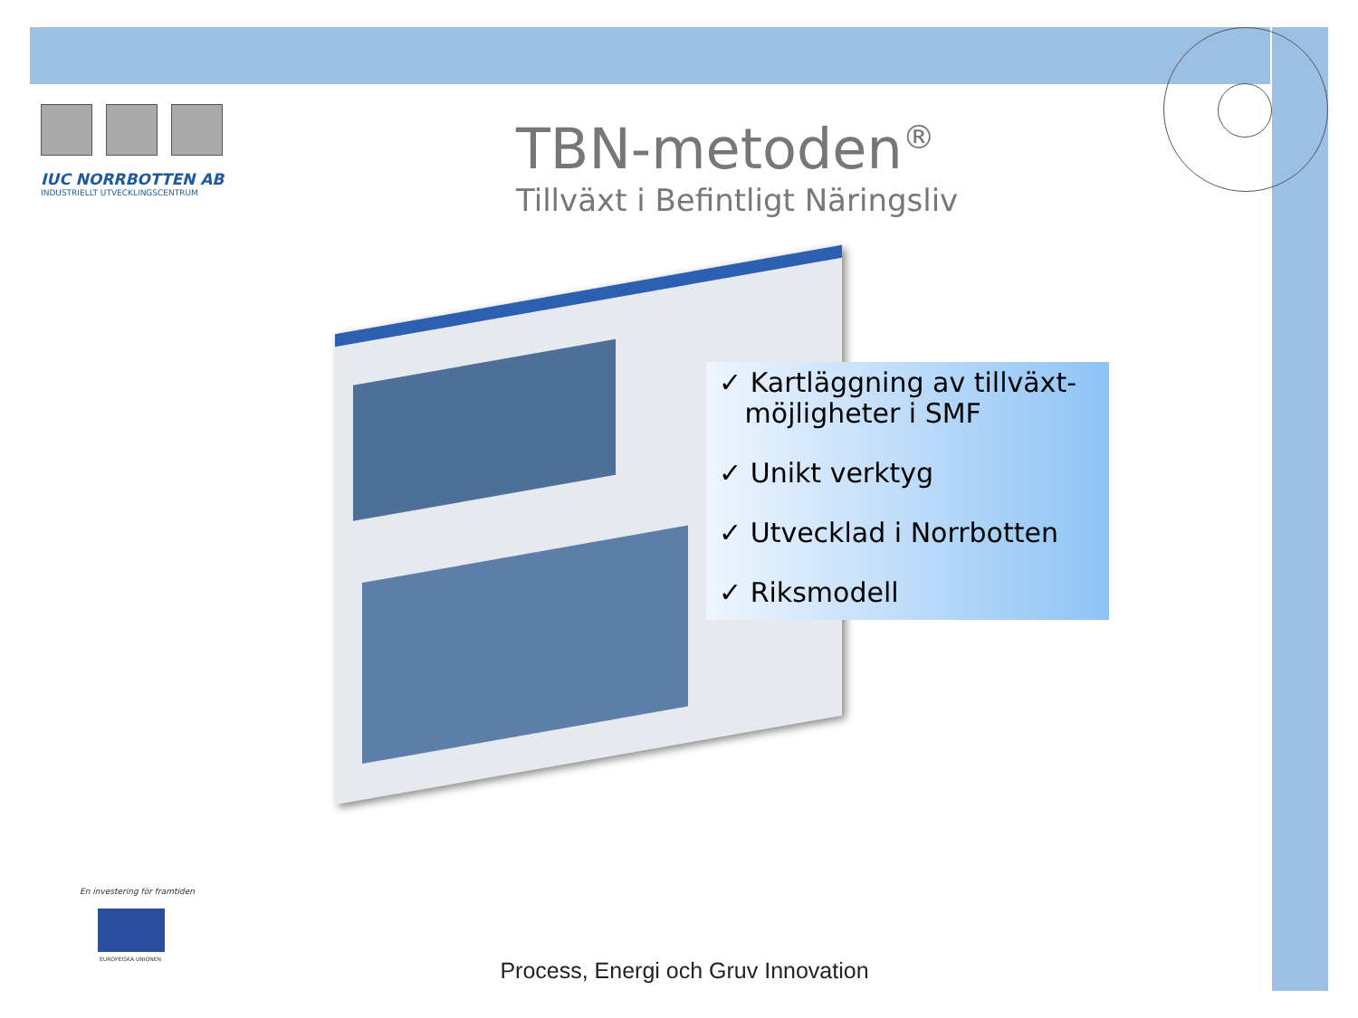IUC NORRBOTTEN AB
INDUSTRIELLT UTVECKLINGSCENTRUM
TBN-metoden<sup>®</sup>
Tillväxt i Befintligt Näringsliv
✓ Kartläggning av tillväxt-
möjligheter i SMF
✓ Unikt verktyg
✓ Utvecklad i Norrbotten
✓ Riksmodell
En investering för framtiden
EUROPEISKA UNIONEN
Process, Energi och Gruv Innovation